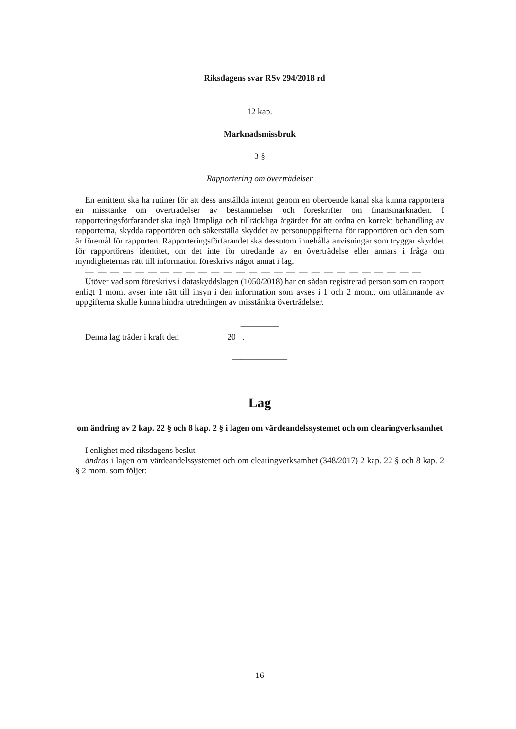Riksdagens svar RSv 294/2018 rd
12 kap.
Marknadsmissbruk
3 §
Rapportering om överträdelser
En emittent ska ha rutiner för att dess anställda internt genom en oberoende kanal ska kunna rapportera en misstanke om överträdelser av bestämmelser och föreskrifter om finansmarknaden. I rapporteringsförfarandet ska ingå lämpliga och tillräckliga åtgärder för att ordna en korrekt behandling av rapporterna, skydda rapportören och säkerställa skyddet av personuppgifterna för rapportören och den som är föremål för rapporten. Rapporteringsförfarandet ska dessutom innehålla anvisningar som tryggar skyddet för rapportörens identitet, om det inte för utredande av en överträdelse eller annars i fråga om myndigheternas rätt till information föreskrivs något annat i lag.
— — — — — — — — — — — — — — — — — — — — — — — — — — —
Utöver vad som föreskrivs i dataskyddslagen (1050/2018) har en sådan registrerad person som en rapport enligt 1 mom. avser inte rätt till insyn i den information som avses i 1 och 2 mom., om utlämnande av uppgifterna skulle kunna hindra utredningen av misstänkta överträdelser.
_________
Denna lag träder i kraft den 20 .
_____________
Lag
om ändring av 2 kap. 22 § och 8 kap. 2 § i lagen om värdeandelssystemet och om clearingverksamhet
I enlighet med riksdagens beslut
ändras i lagen om värdeandelssystemet och om clearingverksamhet (348/2017) 2 kap. 22 § och 8 kap. 2 § 2 mom. som följer:
16